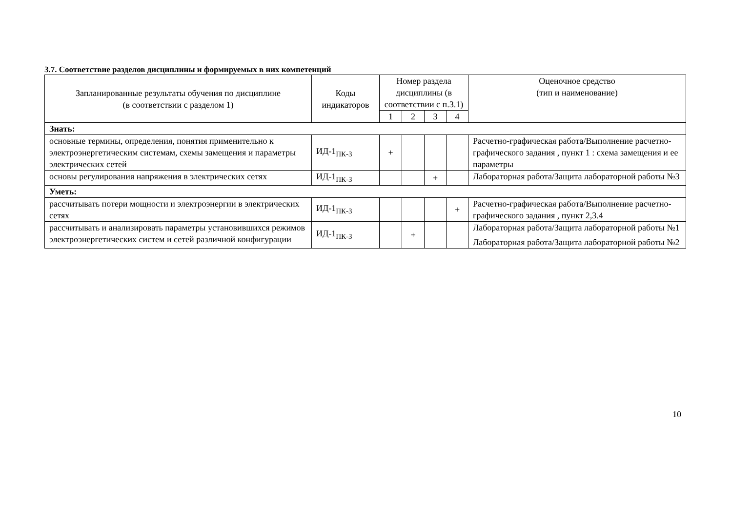3.7. Соответствие разделов дисциплины и формируемых в них компетенций
| Запланированные результаты обучения по дисциплине (в соответствии с разделом 1) | Коды индикаторов | Номер раздела дисциплины (в соответствии с п.3.1) | | | | Оценочное средство (тип и наименование) |
| --- | --- | --- | --- | --- | --- | --- |
| | | 1 | 2 | 3 | 4 | |
| Знать: | | | | | | |
| основные термины, определения, понятия применительно к электроэнергетическим системам, схемы замещения и параметры электрических сетей | ИД-1<sub>ПК-3</sub> | + | | | | Расчетно-графическая работа/Выполнение расчетно-графического задания , пункт 1 : схема замещения и ее параметры |
| основы регулирования напряжения в электрических сетях | ИД-1<sub>ПК-3</sub> | | | + | | Лабораторная работа/Защита лабораторной работы №3 |
| Уметь: | | | | | | |
| рассчитывать потери мощности и электроэнергии в электрических сетях | ИД-1<sub>ПК-3</sub> | | | | + | Расчетно-графическая работа/Выполнение расчетно-графического задания , пункт 2,3.4 |
| рассчитывать и анализировать параметры установившихся режимов электроэнергетических систем и сетей различной конфигурации | ИД-1<sub>ПК-3</sub> | | + | | | Лабораторная работа/Защита лабораторной работы №1 Лабораторная работа/Защита лабораторной работы №2 |
10